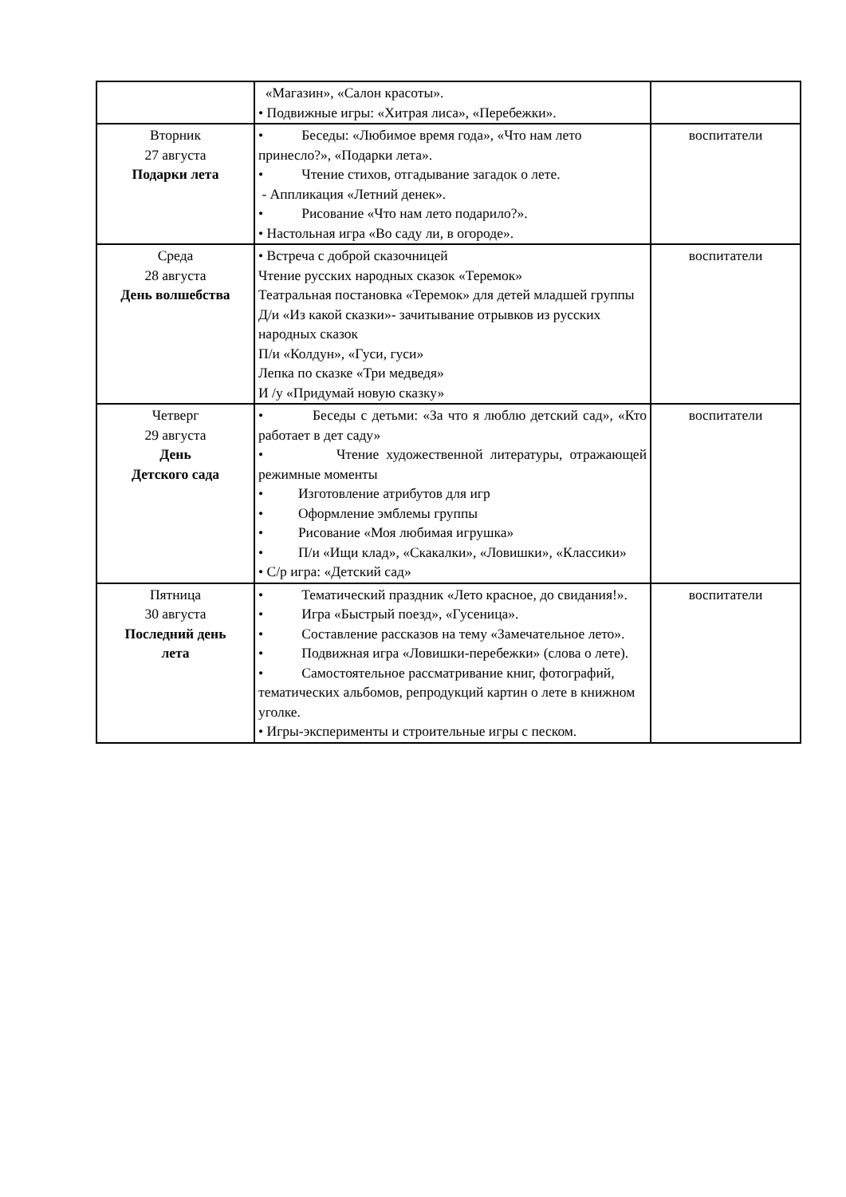| | «Магазин», «Салон красоты». • Подвижные игры: «Хитрая лиса», «Перебежки». | |
| Вторник 27 августа Подарки лета | • Беседы: «Любимое время года», «Что нам лето принесло?», «Подарки лета». • Чтение стихов, отгадывание загадок о лете. - Аппликация «Летний денек». • Рисование «Что нам лето подарило?». • Настольная игра «Во саду ли, в огороде». | воспитатели |
| Среда 28 августа День волшебства | • Встреча с доброй сказочницей Чтение русских народных сказок «Теремок» Театральная постановка «Теремок» для детей младшей группы Д/и «Из какой сказки»- зачитывание отрывков из русских народных сказок П/и «Колдун», «Гуси, гуси» Лепка по сказке «Три медведя» И /у «Придумай новую сказку» | воспитатели |
| Четверг 29 августа День Детского сада | • Беседы с детьми: «За что я люблю детский сад», «Кто работает в дет саду» • Чтение художественной литературы, отражающей режимные моменты • Изготовление атрибутов для игр • Оформление эмблемы группы • Рисование «Моя любимая игрушка» • П/и «Ищи клад», «Скакалки», «Ловишки», «Классики» • С/р игра: «Детский сад» | воспитатели |
| Пятница 30 августа Последний день лета | • Тематический праздник «Лето красное, до свидания!». • Игра «Быстрый поезд», «Гусеница». • Составление рассказов на тему «Замечательное лето». • Подвижная игра «Ловишки-перебежки» (слова о лете). • Самостоятельное рассматривание книг, фотографий, тематических альбомов, репродукций картин о лете в книжном уголке. • Игры-эксперименты и строительные игры с песком. | воспитатели |